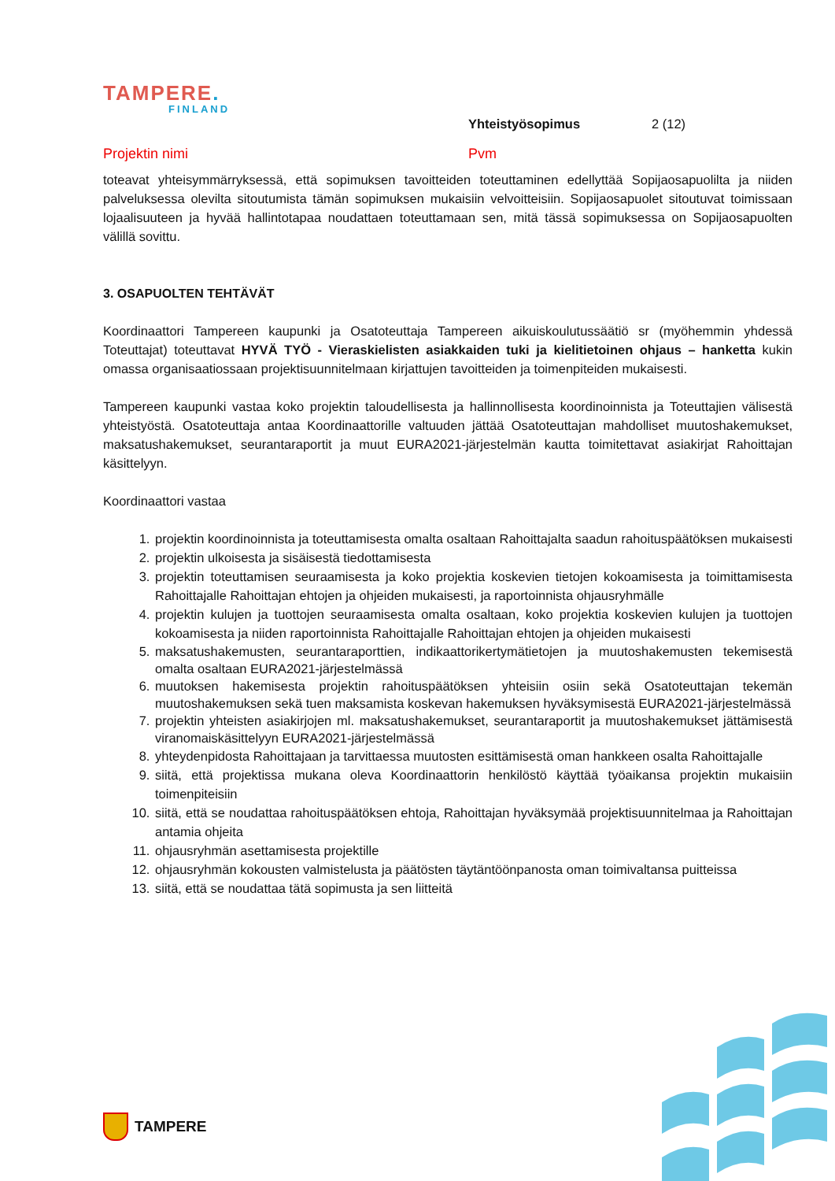TAMPERE.
FINLAND
Yhteistyösopimus 2 (12)
Projektin nimi Pvm
toteavat yhteisymmärryksessä, että sopimuksen tavoitteiden toteuttaminen edellyttää Sopijaosapuolilta ja niiden palveluksessa olevilta sitoutumista tämän sopimuksen mukaisiin velvoitteisiin. Sopijaosapuolet sitoutuvat toimissaan lojaalisuuteen ja hyvää hallintotapaa noudattaen toteuttamaan sen, mitä tässä sopimuksessa on Sopijaosapuolten välillä sovittu.
3. OSAPUOLTEN TEHTÄVÄT
Koordinaattori Tampereen kaupunki ja Osatoteuttaja Tampereen aikuiskoulutussäätiö sr (myöhemmin yhdessä Toteuttajat) toteuttavat HYVÄ TYÖ - Vieraskielisten asiakkaiden tuki ja kielitietoinen ohjaus – hanketta kukin omassa organisaatiossaan projektisuunnitelmaan kirjattujen tavoitteiden ja toimenpiteiden mukaisesti.
Tampereen kaupunki vastaa koko projektin taloudellisesta ja hallinnollisesta koordinoinnista ja Toteuttajien välisestä yhteistyöstä. Osatoteuttaja antaa Koordinaattorille valtuuden jättää Osatoteuttajan mahdolliset muutoshakemukset, maksatushakemukset, seurantaraportit ja muut EURA2021-järjestelmän kautta toimitettavat asiakirjat Rahoittajan käsittelyyn.
Koordinaattori vastaa
1. projektin koordinoinnista ja toteuttamisesta omalta osaltaan Rahoittajalta saadun rahoituspäätöksen mukaisesti
2. projektin ulkoisesta ja sisäisestä tiedottamisesta
3. projektin toteuttamisen seuraamisesta ja koko projektia koskevien tietojen kokoamisesta ja toimittamisesta Rahoittajalle Rahoittajan ehtojen ja ohjeiden mukaisesti, ja raportoinnista ohjausryhmälle
4. projektin kulujen ja tuottojen seuraamisesta omalta osaltaan, koko projektia koskevien kulujen ja tuottojen kokoamisesta ja niiden raportoinnista Rahoittajalle Rahoittajan ehtojen ja ohjeiden mukaisesti
5. maksatushakemusten, seurantaraporttien, indikaattorikertymätietojen ja muutoshakemusten tekemisestä omalta osaltaan EURA2021-järjestelmässä
6. muutoksen hakemisesta projektin rahoituspäätöksen yhteisiin osiin sekä Osatoteuttajan tekemän muutoshakemuksen sekä tuen maksamista koskevan hakemuksen hyväksymisestä EURA2021-järjestelmässä
7. projektin yhteisten asiakirjojen ml. maksatushakemukset, seurantaraportit ja muutoshakemukset jättämisestä viranomaiskäsittelyyn EURA2021-järjestelmässä
8. yhteydenpidosta Rahoittajaan ja tarvittaessa muutosten esittämisestä oman hankkeen osalta Rahoittajalle
9. siitä, että projektissa mukana oleva Koordinaattorin henkilöstö käyttää työaikansa projektin mukaisiin toimenpiteisiin
10. siitä, että se noudattaa rahoituspäätöksen ehtoja, Rahoittajan hyväksymää projektisuunnitelmaa ja Rahoittajan antamia ohjeita
11. ohjausryhmän asettamisesta projektille
12. ohjausryhmän kokousten valmistelusta ja päätösten täytäntöönpanosta oman toimivaltansa puitteissa
13. siitä, että se noudattaa tätä sopimusta ja sen liitteitä
TAMPERE